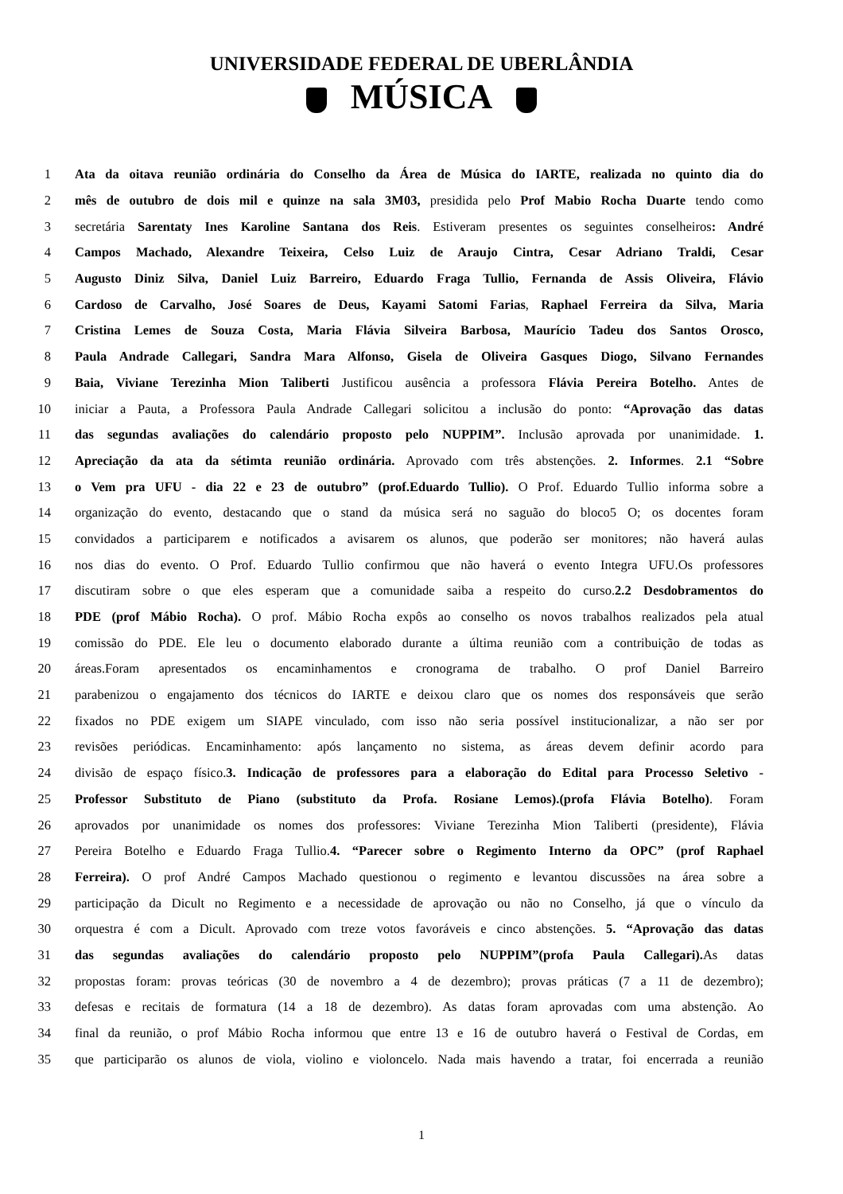UNIVERSIDADE FEDERAL DE UBERLÂNDIA
MÚSICA
1 Ata da oitava reunião ordinária do Conselho da Área de Música do IARTE, realizada no quinto dia do
2 mês de outubro de dois mil e quinze na sala 3M03, presidida pelo Prof Mabio Rocha Duarte tendo como
3 secretária Sarentaty Ines Karoline Santana dos Reis. Estiveram presentes os seguintes conselheiros: André
4 Campos Machado, Alexandre Teixeira, Celso Luiz de Araujo Cintra, Cesar Adriano Traldi, Cesar
5 Augusto Diniz Silva, Daniel Luiz Barreiro, Eduardo Fraga Tullio, Fernanda de Assis Oliveira, Flávio
6 Cardoso de Carvalho, José Soares de Deus, Kayami Satomi Farias, Raphael Ferreira da Silva, Maria
7 Cristina Lemes de Souza Costa, Maria Flávia Silveira Barbosa, Maurício Tadeu dos Santos Orosco,
8 Paula Andrade Callegari, Sandra Mara Alfonso, Gisela de Oliveira Gasques Diogo, Silvano Fernandes
9 Baia, Viviane Terezinha Mion Taliberti Justificou ausência a professora Flávia Pereira Botelho. Antes de
10 iniciar a Pauta, a Professora Paula Andrade Callegari solicitou a inclusão do ponto: “Aprovação das datas
11 das segundas avaliações do calendário proposto pelo NUPPIM”. Inclusão aprovada por unanimidade. 1.
12 Apreciação da ata da sétimta reunião ordinária. Aprovado com três abstenções. 2. Informes. 2.1 “Sobre
13 o Vem pra UFU - dia 22 e 23 de outubro” (prof.Eduardo Tullio). O Prof. Eduardo Tullio informa sobre a
14 organização do evento, destacando que o stand da música será no saguão do bloco5 O; os docentes foram
15 convidados a participarem e notificados a avisarem os alunos, que poderão ser monitores; não haverá aulas
16 nos dias do evento. O Prof. Eduardo Tullio confirmou que não haverá o evento Integra UFU.Os professores
17 discutiram sobre o que eles esperam que a comunidade saiba a respeito do curso.2.2 Desdobramentos do
18 PDE (prof Mábio Rocha). O prof. Mábio Rocha expôs ao conselho os novos trabalhos realizados pela atual
19 comissão do PDE. Ele leu o documento elaborado durante a última reunião com a contribuição de todas as
20 áreas.Foram apresentados os encaminhamentos e cronograma de trabalho. O prof Daniel Barreiro
21 parabenizou o engajamento dos técnicos do IARTE e deixou claro que os nomes dos responsáveis que serão
22 fixados no PDE exigem um SIAPE vinculado, com isso não seria possível institucionalizar, a não ser por
23 revisões periódicas. Encaminhamento: após lançamento no sistema, as áreas devem definir acordo para
24 divisão de espaço físico.3. Indicação de professores para a elaboração do Edital para Processo Seletivo -
25 Professor Substituto de Piano (substituto da Profa. Rosiane Lemos).(profa Flávia Botelho). Foram
26 aprovados por unanimidade os nomes dos professores: Viviane Terezinha Mion Taliberti (presidente), Flávia
27 Pereira Botelho e Eduardo Fraga Tullio.4. “Parecer sobre o Regimento Interno da OPC” (prof Raphael
28 Ferreira). O prof André Campos Machado questionou o regimento e levantou discussões na área sobre a
29 participação da Dicult no Regimento e a necessidade de aprovação ou não no Conselho, já que o vínculo da
30 orquestra é com a Dicult. Aprovado com treze votos favoráveis e cinco abstenções. 5. “Aprovação das datas
31 das segundas avaliações do calendário proposto pelo NUPPIM”(profa Paula Callegari). As datas
32 propostas foram: provas teóricas (30 de novembro a 4 de dezembro); provas práticas (7 a 11 de dezembro);
33 defesas e recitais de formatura (14 a 18 de dezembro). As datas foram aprovadas com uma abstenção. Ao
34 final da reunião, o prof Mábio Rocha informou que entre 13 e 16 de outubro haverá o Festival de Cordas, em
35 que participarão os alunos de viola, violino e violoncelo. Nada mais havendo a tratar, foi encerrada a reunião
1